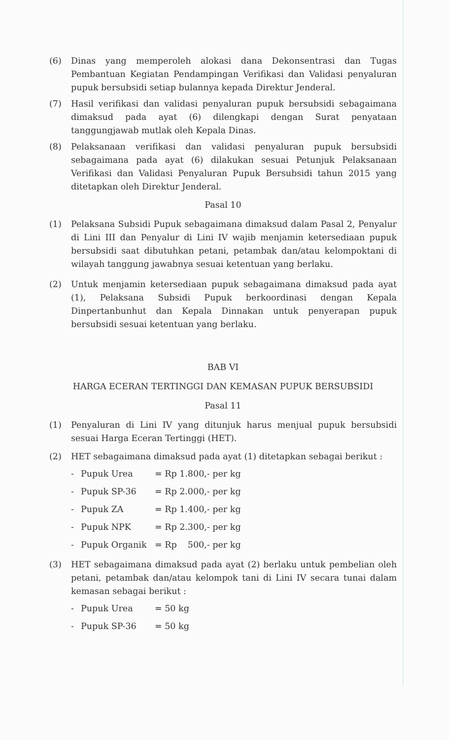(6) Dinas yang memperoleh alokasi dana Dekonsentrasi dan Tugas Pembantuan Kegiatan Pendampingan Verifikasi dan Validasi penyaluran pupuk bersubsidi setiap bulannya kepada Direktur Jenderal.
(7) Hasil verifikasi dan validasi penyaluran pupuk bersubsidi sebagaimana dimaksud pada ayat (6) dilengkapi dengan Surat penyataan tanggungjawab mutlak oleh Kepala Dinas.
(8) Pelaksanaan verifikasi dan validasi penyaluran pupuk bersubsidi sebagaimana pada ayat (6) dilakukan sesuai Petunjuk Pelaksanaan Verifikasi dan Validasi Penyaluran Pupuk Bersubsidi tahun 2015 yang ditetapkan oleh Direktur Jenderal.
Pasal 10
(1) Pelaksana Subsidi Pupuk sebagaimana dimaksud dalam Pasal 2, Penyalur di Lini III dan Penyalur di Lini IV wajib menjamin ketersediaan pupuk bersubsidi saat dibutuhkan petani, petambak dan/atau kelompoktani di wilayah tanggung jawabnya sesuai ketentuan yang berlaku.
(2) Untuk menjamin ketersediaan pupuk sebagaimana dimaksud pada ayat (1), Pelaksana Subsidi Pupuk berkoordinasi dengan Kepala Dinpertanbunhut dan Kepala Dinnakan untuk penyerapan pupuk bersubsidi sesuai ketentuan yang berlaku.
BAB VI
HARGA ECERAN TERTINGGI DAN KEMASAN PUPUK BERSUBSIDI
Pasal 11
(1) Penyaluran di Lini IV yang ditunjuk harus menjual pupuk bersubsidi sesuai Harga Eceran Tertinggi (HET).
(2) HET sebagaimana dimaksud pada ayat (1) ditetapkan sebagai berikut :
- Pupuk Urea = Rp 1.800,- per kg
- Pupuk SP-36 = Rp 2.000,- per kg
- Pupuk ZA = Rp 1.400,- per kg
- Pupuk NPK = Rp 2.300,- per kg
- Pupuk Organik = Rp 500,- per kg
(3) HET sebagaimana dimaksud pada ayat (2) berlaku untuk pembelian oleh petani, petambak dan/atau kelompok tani di Lini IV secara tunai dalam kemasan sebagai berikut :
- Pupuk Urea = 50 kg
- Pupuk SP-36 = 50 kg